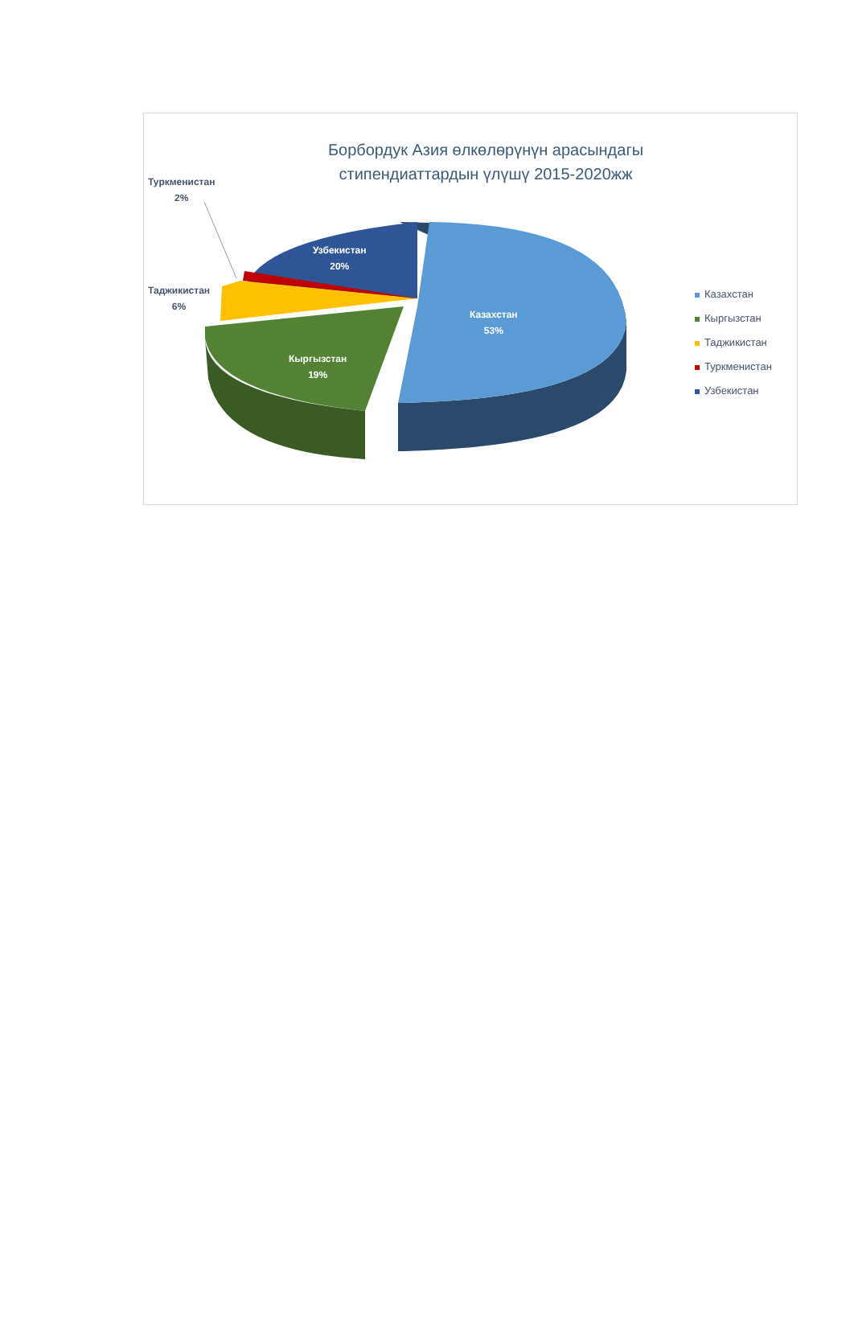Борбордук Азия өлкөлөрүнүн арасындагы стипендиаттардын үлүшү 2015-2020жж
Туркменистан
2%
Таджикистан
6%
Узбекистан
20%
Казахстан
53%
Кыргызстан
19%
Казахстан
Кыргызстан
Таджикистан
Туркменистан
Узбекистан